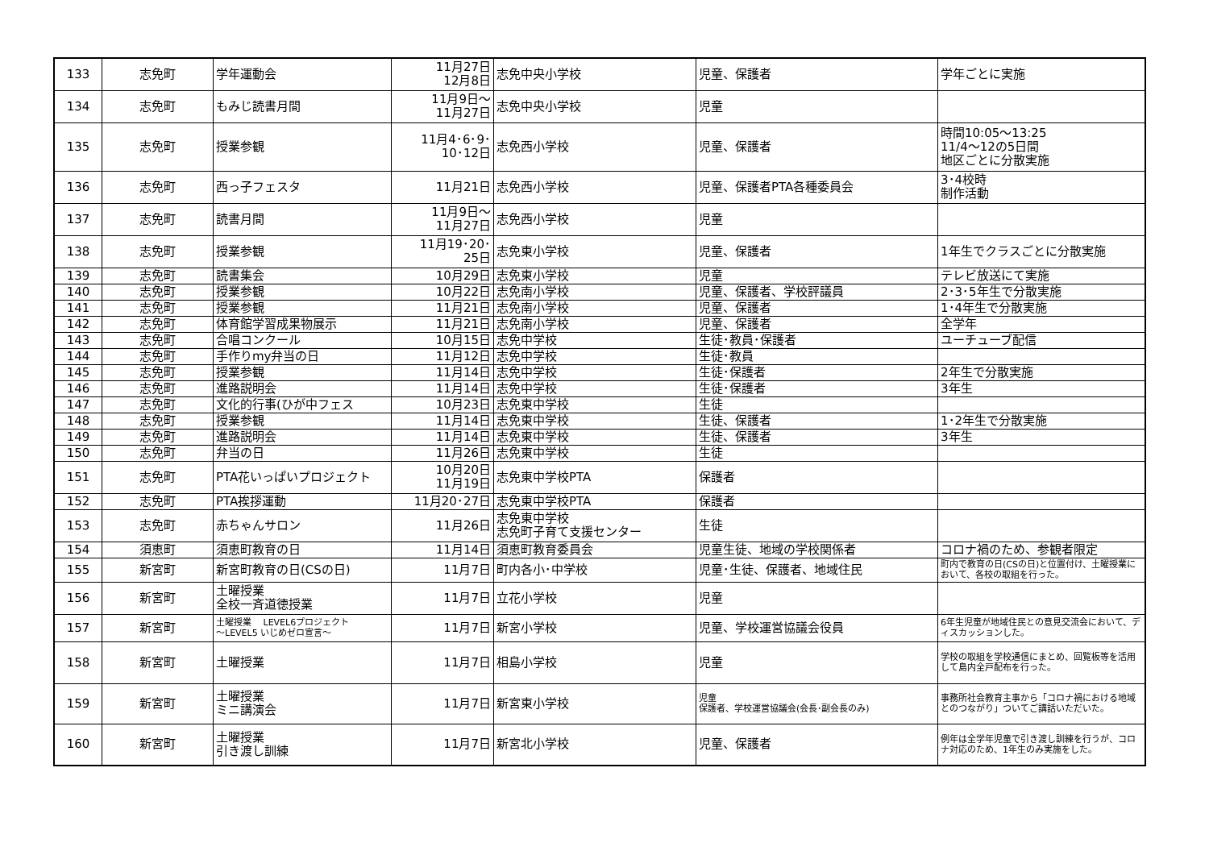| 133 | 志免町 | 学年運動会 | 11月27日 12月8日 | 志免中央小学校 | 児童、保護者 | 学年ごとに実施 |
| 134 | 志免町 | もみじ読書月間 | 11月9日～ 11月27日 | 志免中央小学校 | 児童 | |
| 135 | 志免町 | 授業参観 | 11月4･6･9･ 10･12日 | 志免西小学校 | 児童、保護者 | 時間10:05～13:25 11/4～12の5日間 地区ごとに分散実施 |
| 136 | 志免町 | 西っ子フェスタ | 11月21日 | 志免西小学校 | 児童、保護者PTA各種委員会 | 3･4校時 制作活動 |
| 137 | 志免町 | 読書月間 | 11月9日～ 11月27日 | 志免西小学校 | 児童 | |
| 138 | 志免町 | 授業参観 | 11月19･20･ 25日 | 志免東小学校 | 児童、保護者 | 1年生でクラスごとに分散実施 |
| 139 | 志免町 | 読書集会 | 10月29日 | 志免東小学校 | 児童 | テレビ放送にて実施 |
| 140 | 志免町 | 授業参観 | 10月22日 | 志免南小学校 | 児童、保護者、学校評議員 | 2･3･5年生で分散実施 |
| 141 | 志免町 | 授業参観 | 11月21日 | 志免南小学校 | 児童、保護者 | 1･4年生で分散実施 |
| 142 | 志免町 | 体育館学習成果物展示 | 11月21日 | 志免南小学校 | 児童、保護者 | 全学年 |
| 143 | 志免町 | 合唱コンクール | 10月15日 | 志免中学校 | 生徒･教員･保護者 | ユーチューブ配信 |
| 144 | 志免町 | 手作りmy弁当の日 | 11月12日 | 志免中学校 | 生徒･教員 | |
| 145 | 志免町 | 授業参観 | 11月14日 | 志免中学校 | 生徒･保護者 | 2年生で分散実施 |
| 146 | 志免町 | 進路説明会 | 11月14日 | 志免中学校 | 生徒･保護者 | 3年生 |
| 147 | 志免町 | 文化的行事(ひが中フェス | 10月23日 | 志免東中学校 | 生徒 | |
| 148 | 志免町 | 授業参観 | 11月14日 | 志免東中学校 | 生徒、保護者 | 1･2年生で分散実施 |
| 149 | 志免町 | 進路説明会 | 11月14日 | 志免東中学校 | 生徒、保護者 | 3年生 |
| 150 | 志免町 | 弁当の日 | 11月26日 | 志免東中学校 | 生徒 | |
| 151 | 志免町 | PTA花いっぱいプロジェクト | 10月20日 11月19日 | 志免東中学校PTA | 保護者 | |
| 152 | 志免町 | PTA挨拶運動 | 11月20･27日 | 志免東中学校PTA | 保護者 | |
| 153 | 志免町 | 赤ちゃんサロン | 11月26日 | 志免東中学校 志免町子育て支援センター | 生徒 | |
| 154 | 須恵町 | 須恵町教育の日 | 11月14日 | 須恵町教育委員会 | 児童生徒、地域の学校関係者 | コロナ禍のため、参観者限定 |
| 155 | 新宮町 | 新宮町教育の日(CSの日) | 11月7日 | 町内各小･中学校 | 児童･生徒、保護者、地域住民 | 町内で教育の日(CSの日)と位置付け、土曜授業において、各校の取組を行った。 |
| 156 | 新宮町 | 土曜授業 全校一斉道徳授業 | 11月7日 | 立花小学校 | 児童 | |
| 157 | 新宮町 | 土曜授業 LEVEL6プロジェクト ～LEVEL5 いじめゼロ宣言～ | 11月7日 | 新宮小学校 | 児童、学校運営協議会役員 | 6年生児童が地域住民との意見交流会において、ディスカッションした。 |
| 158 | 新宮町 | 土曜授業 | 11月7日 | 相島小学校 | 児童 | 学校の取組を学校通信にまとめ、回覧板等を活用して島内全戸配布を行った。 |
| 159 | 新宮町 | 土曜授業 ミニ講演会 | 11月7日 | 新宮東小学校 | 児童 保護者、学校運営協議会(会長･副会長のみ) | 事務所社会教育主事から「コロナ禍における地域とのつながり」ついてご講話いただいた。 |
| 160 | 新宮町 | 土曜授業 引き渡し訓練 | 11月7日 | 新宮北小学校 | 児童、保護者 | 例年は全学年児童で引き渡し訓練を行うが、コロナ対応のため、1年生のみ実施をした。 |